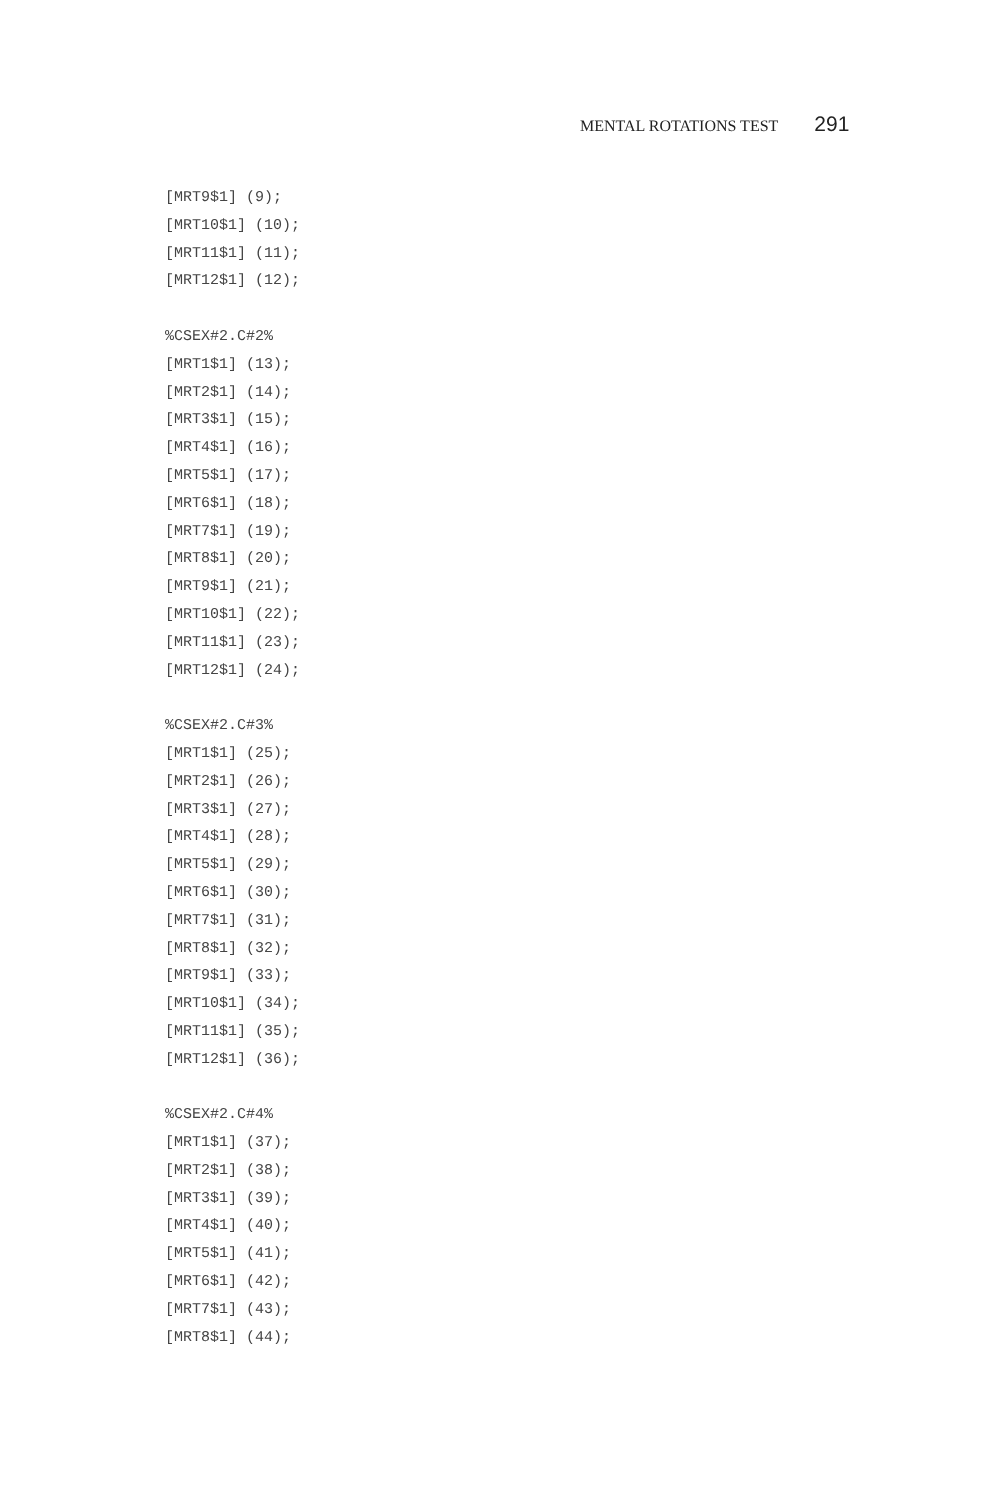MENTAL ROTATIONS TEST 291
[MRT9$1] (9);
[MRT10$1] (10);
[MRT11$1] (11);
[MRT12$1] (12);

%CSEX#2.C#2%
[MRT1$1] (13);
[MRT2$1] (14);
[MRT3$1] (15);
[MRT4$1] (16);
[MRT5$1] (17);
[MRT6$1] (18);
[MRT7$1] (19);
[MRT8$1] (20);
[MRT9$1] (21);
[MRT10$1] (22);
[MRT11$1] (23);
[MRT12$1] (24);

%CSEX#2.C#3%
[MRT1$1] (25);
[MRT2$1] (26);
[MRT3$1] (27);
[MRT4$1] (28);
[MRT5$1] (29);
[MRT6$1] (30);
[MRT7$1] (31);
[MRT8$1] (32);
[MRT9$1] (33);
[MRT10$1] (34);
[MRT11$1] (35);
[MRT12$1] (36);

%CSEX#2.C#4%
[MRT1$1] (37);
[MRT2$1] (38);
[MRT3$1] (39);
[MRT4$1] (40);
[MRT5$1] (41);
[MRT6$1] (42);
[MRT7$1] (43);
[MRT8$1] (44);